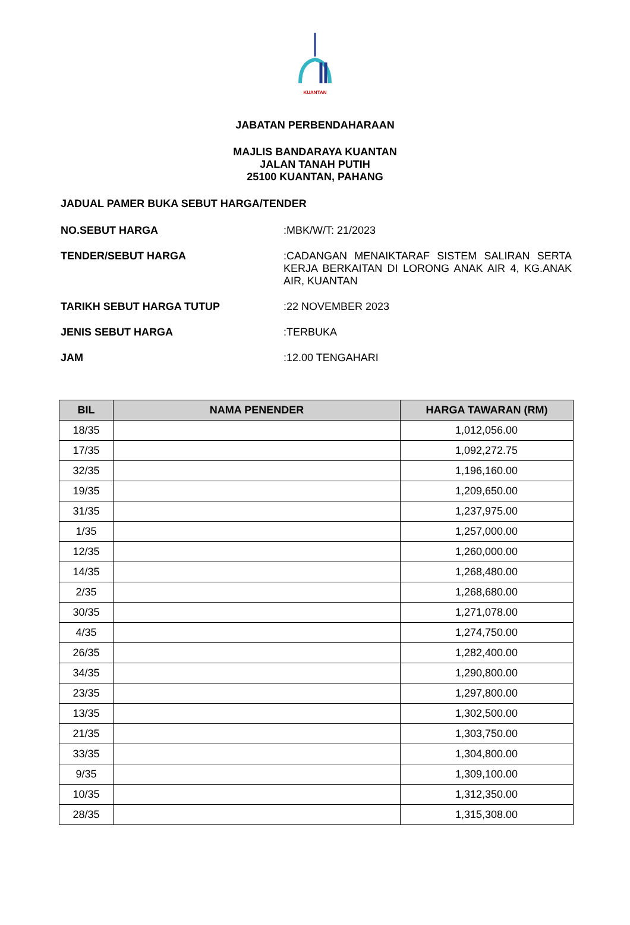KUANTAN
JABATAN PERBENDAHARAAN
MAJLIS BANDARAYA KUANTAN
JALAN TANAH PUTIH
25100 KUANTAN, PAHANG
JADUAL PAMER BUKA SEBUT HARGA/TENDER
NO.SEBUT HARGA :MBK/W/T: 21/2023
TENDER/SEBUT HARGA :CADANGAN MENAIKTARAF SISTEM SALIRAN SERTA KERJA BERKAITAN DI LORONG ANAK AIR 4, KG.ANAK AIR, KUANTAN
TARIKH SEBUT HARGA TUTUP :22 NOVEMBER 2023
JENIS SEBUT HARGA :TERBUKA
JAM :12.00 TENGAHARI
| BIL | NAMA PENENDER | HARGA TAWARAN (RM) |
| --- | --- | --- |
| 18/35 | | 1,012,056.00 |
| 17/35 | | 1,092,272.75 |
| 32/35 | | 1,196,160.00 |
| 19/35 | | 1,209,650.00 |
| 31/35 | | 1,237,975.00 |
| 1/35 | | 1,257,000.00 |
| 12/35 | | 1,260,000.00 |
| 14/35 | | 1,268,480.00 |
| 2/35 | | 1,268,680.00 |
| 30/35 | | 1,271,078.00 |
| 4/35 | | 1,274,750.00 |
| 26/35 | | 1,282,400.00 |
| 34/35 | | 1,290,800.00 |
| 23/35 | | 1,297,800.00 |
| 13/35 | | 1,302,500.00 |
| 21/35 | | 1,303,750.00 |
| 33/35 | | 1,304,800.00 |
| 9/35 | | 1,309,100.00 |
| 10/35 | | 1,312,350.00 |
| 28/35 | | 1,315,308.00 |